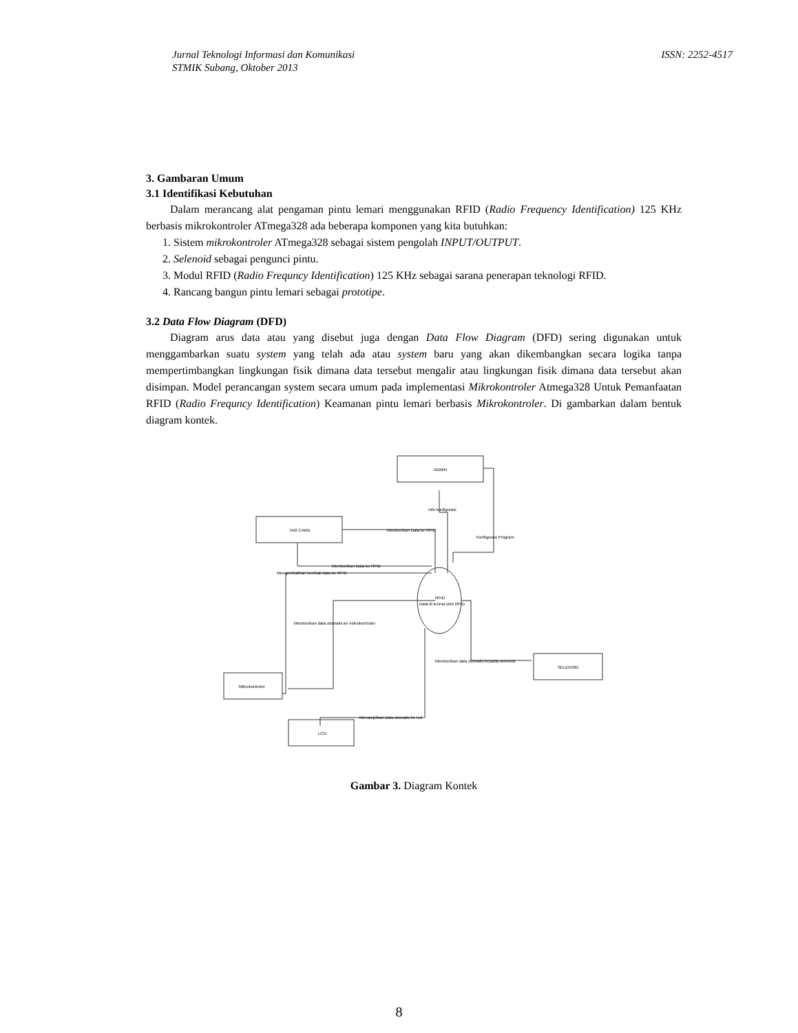Jurnal Teknologi Informasi dan Komunikasi
STMIK Subang, Oktober 2013
ISSN: 2252-4517
3. Gambaran Umum
3.1 Identifikasi Kebutuhan
Dalam merancang alat pengaman pintu lemari menggunakan RFID (Radio Frequency Identification) 125 KHz berbasis mikrokontroler ATmega328 ada beberapa komponen yang kita butuhkan:
1. Sistem mikrokontroler ATmega328 sebagai sistem pengolah INPUT/OUTPUT.
2. Selenoid sebagai pengunci pintu.
3. Modul RFID (Radio Frequncy Identification) 125 KHz sebagai sarana penerapan teknologi RFID.
4. Rancang bangun pintu lemari sebagai prototipe.
3.2 Data Flow Diagram (DFD)
Diagram arus data atau yang disebut juga dengan Data Flow Diagram (DFD) sering digunakan untuk menggambarkan suatu system yang telah ada atau system baru yang akan dikembangkan secara logika tanpa mempertimbangkan lingkungan fisik dimana data tersebut mengalir atau lingkungan fisik dimana data tersebut akan disimpan. Model perancangan system secara umum pada implementasi Mikrokontroler Atmega328 Untuk Pemanfaatan RFID (Radio Frequncy Identification) Keamanan pintu lemari berbasis Mikrokontroler. Di gambarkan dalam bentuk diagram kontek.
ADMIN
TAG CARD
Mikrokontroler
SELENOID
LCD
RFID
Data di terima oleh RFID
Memberikan Data ke RFID
Info konfigurasi
Konfigurasi Program
Memberikan Data ke RFID
Mengembalikan kembali data ke RFID
Memberikan data otomatis ke mikrokontroler
Memberikan data otomatis kepada selenoid
Menampilkan data otomatis ke lcd
Gambar 3. Diagram Kontek
8